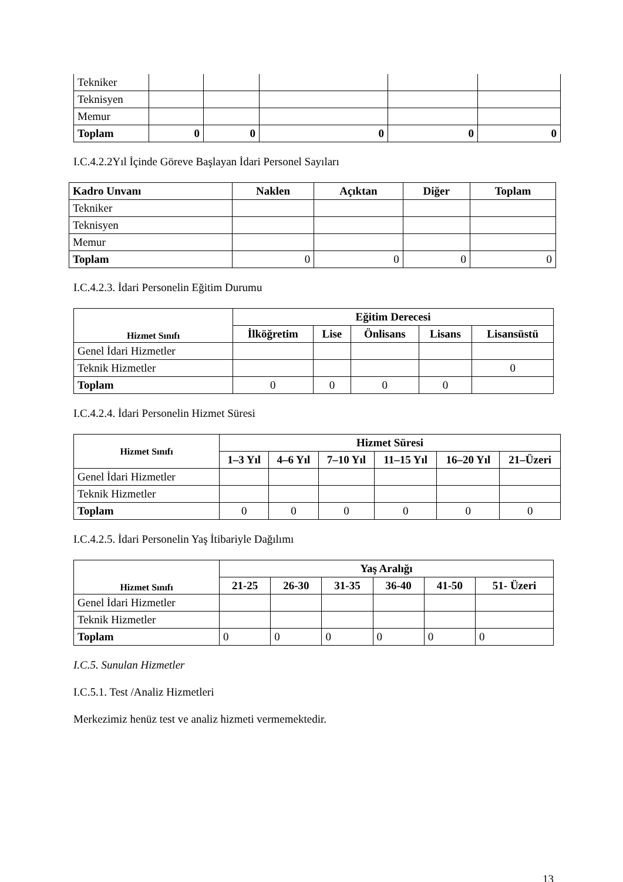| Tekniker | | | | | |
| Teknisyen | | | | | |
| Memur | | | | | |
| Toplam | 0 | 0 | 0 | 0 | 0 |
I.C.4.2.2Yıl İçinde Göreve Başlayan İdari Personel Sayıları
| Kadro Unvanı | Naklen | Açıktan | Diğer | Toplam |
| --- | --- | --- | --- | --- |
| Tekniker | | | | |
| Teknisyen | | | | |
| Memur | | | | |
| Toplam | 0 | 0 | 0 | 0 |
I.C.4.2.3. İdari Personelin Eğitim Durumu
| Hizmet Sınıfı | Eğitim Derecesi | | | | |
| --- | --- | --- | --- | --- | --- |
| | İlköğretim | Lise | Önlisans | Lisans | Lisansüstü |
| Genel İdari Hizmetler | | | | | |
| Teknik Hizmetler | | | | | 0 |
| Toplam | 0 | 0 | 0 | 0 | |
I.C.4.2.4. İdari Personelin Hizmet Süresi
| Hizmet Sınıfı | Hizmet Süresi | | | | | |
| --- | --- | --- | --- | --- | --- | --- |
| | 1–3 Yıl | 4–6 Yıl | 7–10 Yıl | 11–15 Yıl | 16–20 Yıl | 21–Üzeri |
| Genel İdari Hizmetler | | | | | | |
| Teknik Hizmetler | | | | | | |
| Toplam | 0 | 0 | 0 | 0 | 0 | 0 |
I.C.4.2.5. İdari Personelin Yaş İtibariyle Dağılımı
| Hizmet Sınıfı | Yaş Aralığı | | | | | |
| --- | --- | --- | --- | --- | --- | --- |
| | 21-25 | 26-30 | 31-35 | 36-40 | 41-50 | 51- Üzeri |
| Genel İdari Hizmetler | | | | | | |
| Teknik Hizmetler | | | | | | |
| Toplam | 0 | 0 | 0 | 0 | 0 | 0 |
I.C.5. Sunulan Hizmetler
I.C.5.1. Test /Analiz Hizmetleri
Merkezimiz henüz test ve analiz hizmeti vermemektedir.
13